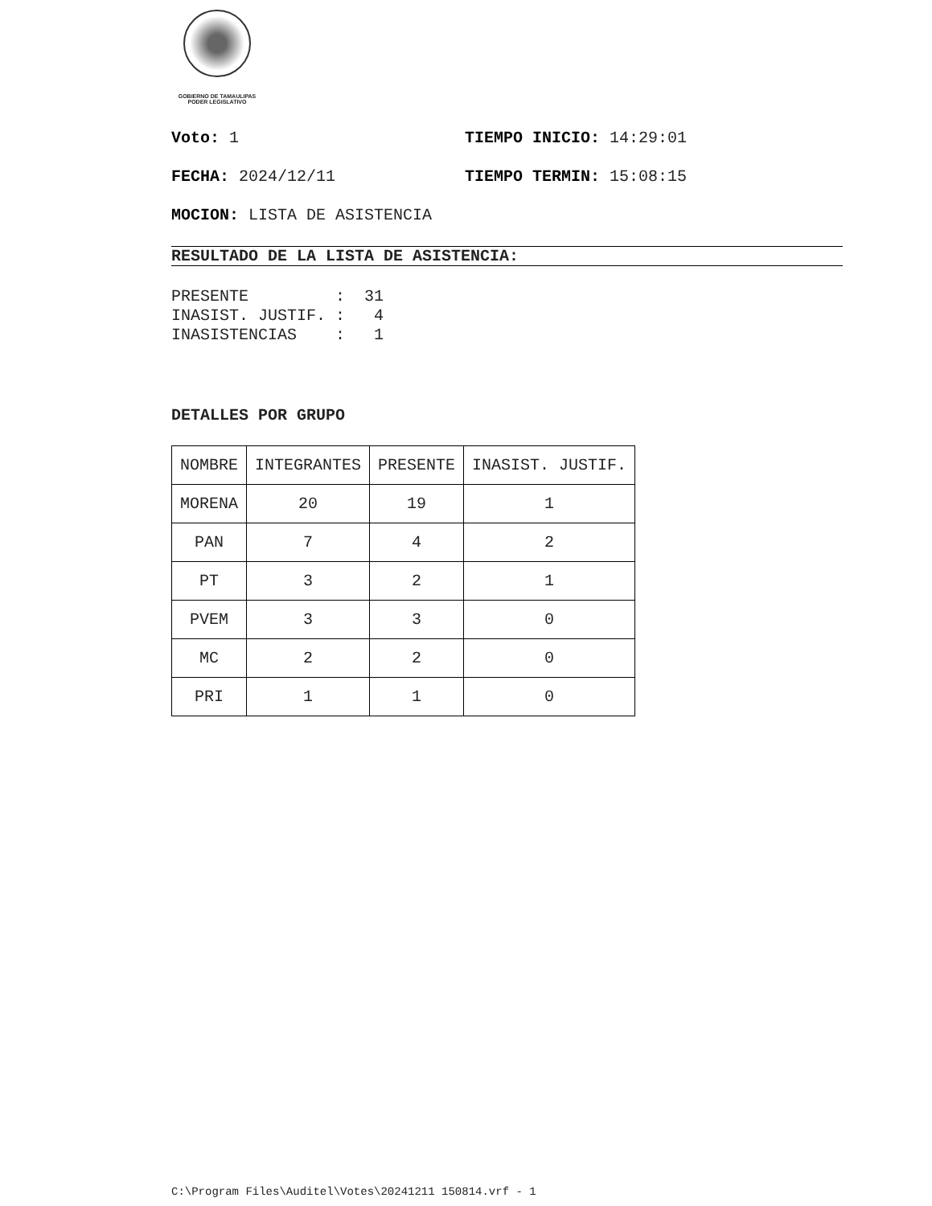GOBIERNO DE TAMAULIPAS
PODER LEGISLATIVO
Voto: 1 TIEMPO INICIO: 14:29:01
FECHA: 2024/12/11 TIEMPO TERMIN: 15:08:15
MOCION: LISTA DE ASISTENCIA
RESULTADO DE LA LISTA DE ASISTENCIA:
PRESENTE         :  31
INASIST. JUSTIF. :   4
INASISTENCIAS    :   1
DETALLES POR GRUPO
| NOMBRE | INTEGRANTES | PRESENTE | INASIST. JUSTIF. |
| --- | --- | --- | --- |
| MORENA | 20 | 19 | 1 |
| PAN | 7 | 4 | 2 |
| PT | 3 | 2 | 1 |
| PVEM | 3 | 3 | 0 |
| MC | 2 | 2 | 0 |
| PRI | 1 | 1 | 0 |
C:\Program Files\Auditel\Votes\20241211 150814.vrf - 1